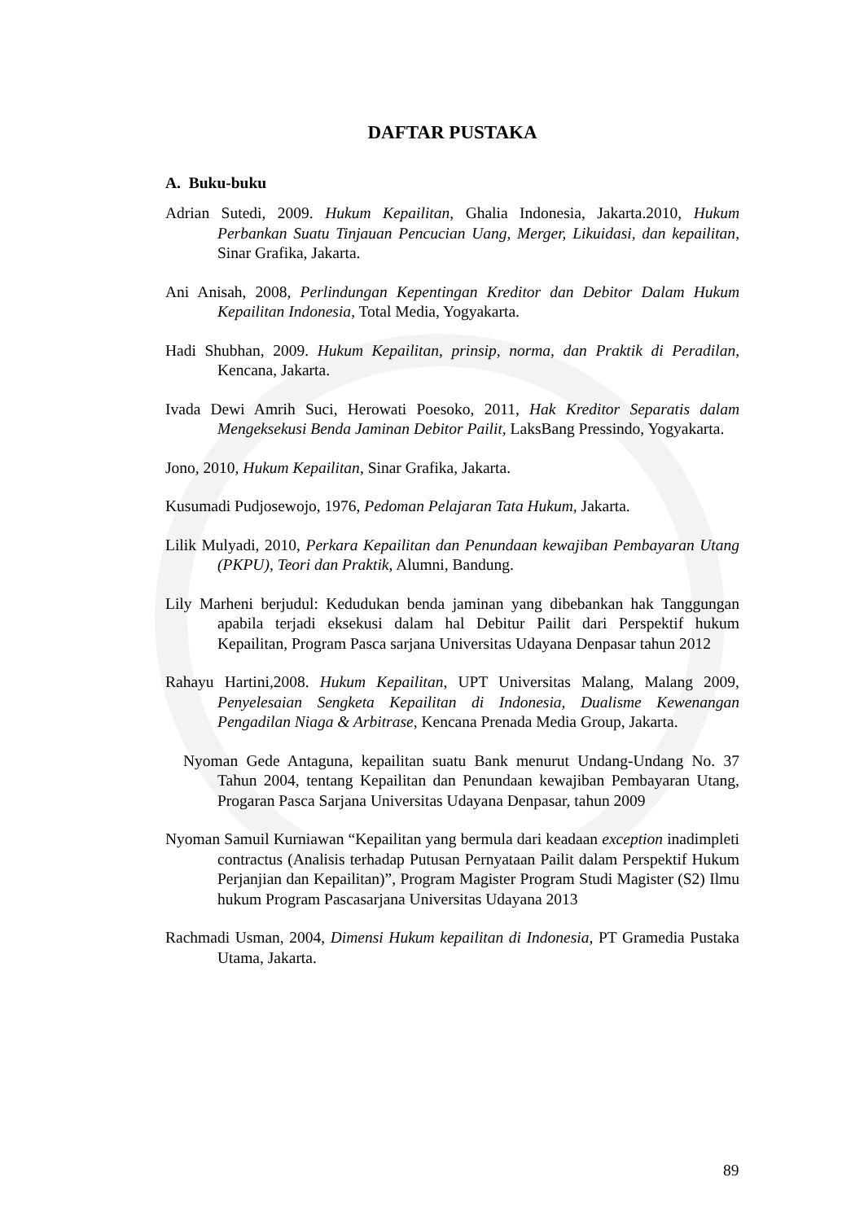DAFTAR PUSTAKA
A. Buku-buku
Adrian Sutedi, 2009. Hukum Kepailitan, Ghalia Indonesia, Jakarta.2010, Hukum Perbankan Suatu Tinjauan Pencucian Uang, Merger, Likuidasi, dan kepailitan, Sinar Grafika, Jakarta.
Ani Anisah, 2008, Perlindungan Kepentingan Kreditor dan Debitor Dalam Hukum Kepailitan Indonesia, Total Media, Yogyakarta.
Hadi Shubhan, 2009. Hukum Kepailitan, prinsip, norma, dan Praktik di Peradilan, Kencana, Jakarta.
Ivada Dewi Amrih Suci, Herowati Poesoko, 2011, Hak Kreditor Separatis dalam Mengeksekusi Benda Jaminan Debitor Pailit, LaksBang Pressindo, Yogyakarta.
Jono, 2010, Hukum Kepailitan, Sinar Grafika, Jakarta.
Kusumadi Pudjosewojo, 1976, Pedoman Pelajaran Tata Hukum, Jakarta.
Lilik Mulyadi, 2010, Perkara Kepailitan dan Penundaan kewajiban Pembayaran Utang (PKPU), Teori dan Praktik, Alumni, Bandung.
Lily Marheni berjudul: Kedudukan benda jaminan yang dibebankan hak Tanggungan apabila terjadi eksekusi dalam hal Debitur Pailit dari Perspektif hukum Kepailitan, Program Pasca sarjana Universitas Udayana Denpasar tahun 2012
Rahayu Hartini,2008. Hukum Kepailitan, UPT Universitas Malang, Malang 2009, Penyelesaian Sengketa Kepailitan di Indonesia, Dualisme Kewenangan Pengadilan Niaga & Arbitrase, Kencana Prenada Media Group, Jakarta.
Nyoman Gede Antaguna, kepailitan suatu Bank menurut Undang-Undang No. 37 Tahun 2004, tentang Kepailitan dan Penundaan kewajiban Pembayaran Utang, Progaran Pasca Sarjana Universitas Udayana Denpasar, tahun 2009
Nyoman Samuil Kurniawan “Kepailitan yang bermula dari keadaan exception inadimpleti contractus (Analisis terhadap Putusan Pernyataan Pailit dalam Perspektif Hukum Perjanjian dan Kepailitan)”, Program Magister Program Studi Magister (S2) Ilmu hukum Program Pascasarjana Universitas Udayana 2013
Rachmadi Usman, 2004, Dimensi Hukum kepailitan di Indonesia, PT Gramedia Pustaka Utama, Jakarta.
89